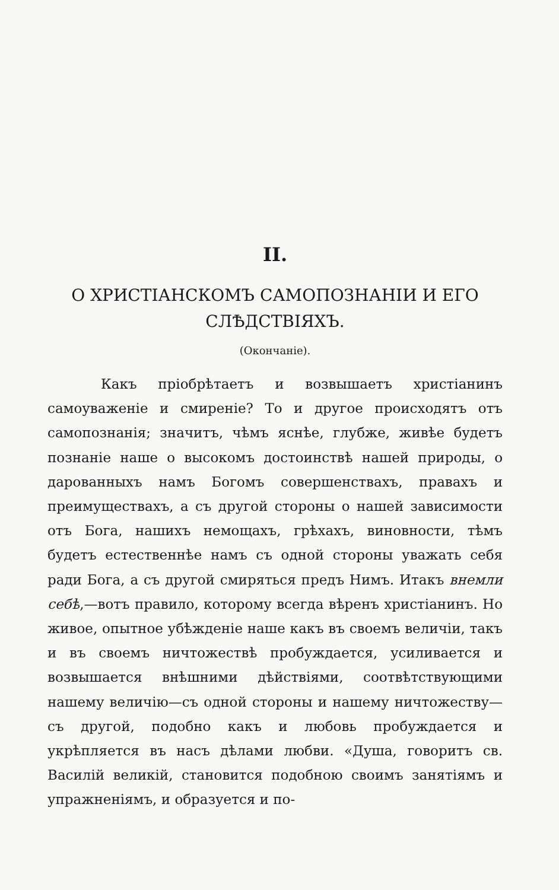II.
О ХРИСТІАНСКОМЪ САМОПОЗНАНІИ И ЕГО
СЛѢДСТВІЯХЪ.
(Окончаніе).
Какъ пріобрѣтаетъ и возвышаетъ христіанинъ самоуваженіе и смиреніе? То и другое происходятъ отъ самопознанія; значитъ, чѣмъ яснѣе, глубже, живѣе будетъ познаніе наше о высокомъ достоинствѣ нашей природы, о дарованныхъ намъ Богомъ совершенствахъ, правахъ и преимуществахъ, а съ другой стороны о нашей зависимости отъ Бога, нашихъ немощахъ, грѣхахъ, виновности, тѣмъ будетъ естественнѣе намъ съ одной стороны уважать себя ради Бога, а съ другой смиряться предъ Нимъ. Итакъ внемли себѣ,—вотъ правило, которому всегда вѣренъ христіанинъ. Но живое, опытное убѣжденіе наше какъ въ своемъ величіи, такъ и въ своемъ ничтожествѣ пробуждается, усиливается и возвышается внѣшними дѣйствіями, соотвѣтствующими нашему величію—съ одной стороны и нашему ничтожеству—съ другой, подобно какъ и любовь пробуждается и укрѣпляется въ насъ дѣлами любви. «Душа, говоритъ св. Василій великій, становится подобною своимъ занятіямъ и упражненіямъ, и образуется и по-